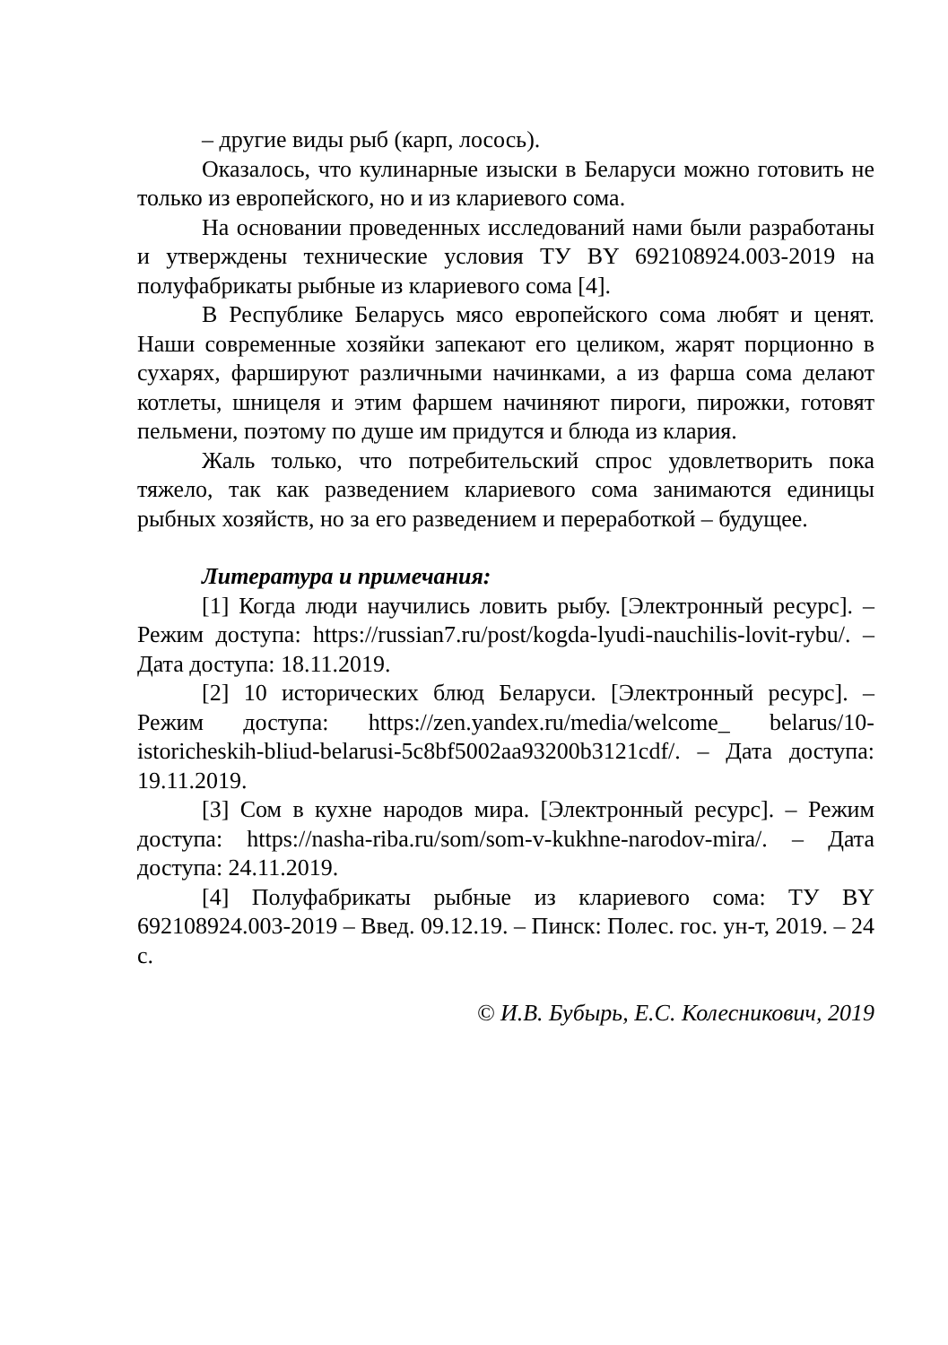– другие виды рыб (карп, лосось).
Оказалось, что кулинарные изыски в Беларуси можно готовить не только из европейского, но и из клариевого сома.
На основании проведенных исследований нами были разработаны и утверждены технические условия ТУ BY 692108924.003-2019 на полуфабрикаты рыбные из клариевого сома [4].
В Республике Беларусь мясо европейского сома любят и ценят. Наши современные хозяйки запекают его целиком, жарят порционно в сухарях, фаршируют различными начинками, а из фарша сома делают котлеты, шницеля и этим фаршем начиняют пироги, пирожки, готовят пельмени, поэтому по душе им придутся и блюда из клария.
Жаль только, что потребительский спрос удовлетворить пока тяжело, так как разведением клариевого сома занимаются единицы рыбных хозяйств, но за его разведением и переработкой – будущее.
Литература и примечания:
[1] Когда люди научились ловить рыбу. [Электронный ресурс]. – Режим доступа: https://russian7.ru/post/kogda-lyudi-nauchilis-lovit-rybu/. – Дата доступа: 18.11.2019.
[2] 10 исторических блюд Беларуси. [Электронный ресурс]. – Режим доступа: https://zen.yandex.ru/media/welcome_ belarus/10-istoricheskih-bliud-belarusi-5c8bf5002aa93200b3121cdf/. – Дата доступа: 19.11.2019.
[3] Сом в кухне народов мира. [Электронный ресурс]. – Режим доступа: https://nasha-riba.ru/som/som-v-kukhne-narodov-mira/. – Дата доступа: 24.11.2019.
[4] Полуфабрикаты рыбные из клариевого сома: ТУ BY 692108924.003-2019 – Введ. 09.12.19. – Пинск: Полес. гос. ун-т, 2019. – 24 с.
© И.В. Бубырь, Е.С. Колесникович, 2019